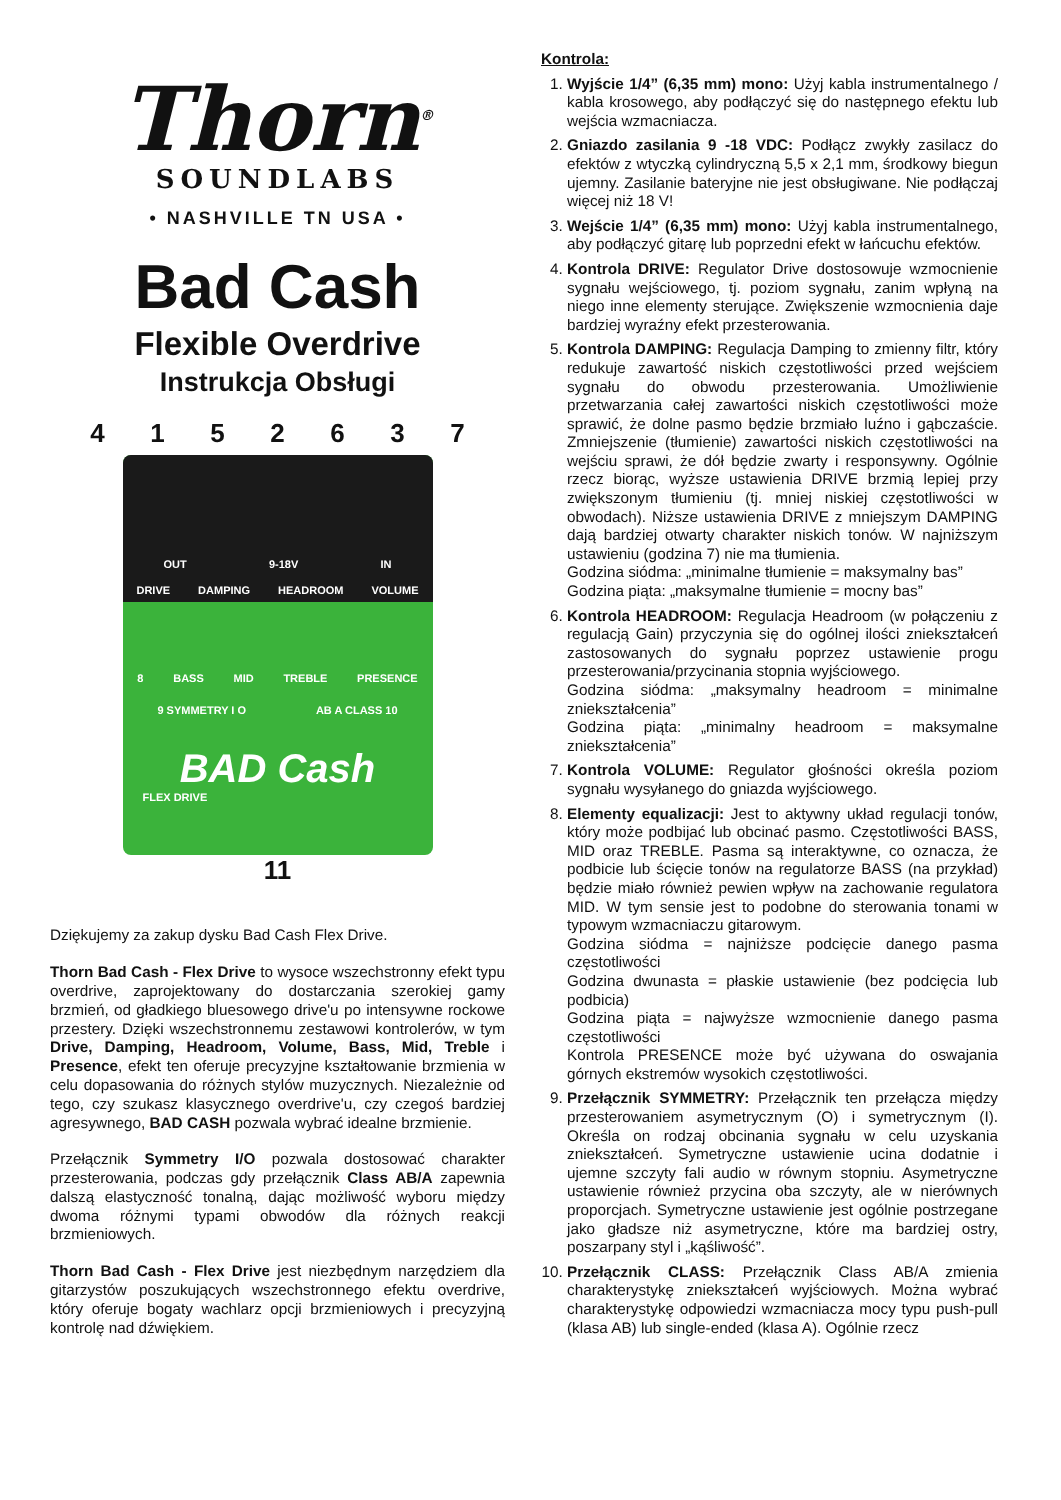Thorn<sup>®</sup>
SOUNDLABS
• NASHVILLE TN USA •
Bad Cash
Flexible Overdrive
Instrukcja Obsługi
4152637
OUT 9-18V IN
DRIVE DAMPING HEADROOM VOLUME
8 BASS MID TREBLE PRESENCE
9 SYMMETRY I O AB A CLASS 10
BAD Cash
FLEX DRIVE
11
Dziękujemy za zakup dysku Bad Cash Flex Drive.
Thorn Bad Cash - Flex Drive to wysoce wszechstronny efekt typu overdrive, zaprojektowany do dostarczania szerokiej gamy brzmień, od gładkiego bluesowego drive'u po intensywne rockowe przestery. Dzięki wszechstronnemu zestawowi kontrolerów, w tym Drive, Damping, Headroom, Volume, Bass, Mid, Treble i Presence, efekt ten oferuje precyzyjne kształtowanie brzmienia w celu dopasowania do różnych stylów muzycznych. Niezależnie od tego, czy szukasz klasycznego overdrive'u, czy czegoś bardziej agresywnego, BAD CASH pozwala wybrać idealne brzmienie.
Przełącznik Symmetry I/O pozwala dostosować charakter przesterowania, podczas gdy przełącznik Class AB/A zapewnia dalszą elastyczność tonalną, dając możliwość wyboru między dwoma różnymi typami obwodów dla różnych reakcji brzmieniowych.
Thorn Bad Cash - Flex Drive jest niezbędnym narzędziem dla gitarzystów poszukujących wszechstronnego efektu overdrive, który oferuje bogaty wachlarz opcji brzmieniowych i precyzyjną kontrolę nad dźwiękiem.
Kontrola:
1. Wyjście 1/4” (6,35 mm) mono: Użyj kabla instrumentalnego / kabla krosowego, aby podłączyć się do następnego efektu lub wejścia wzmacniacza.
2. Gniazdo zasilania 9 -18 VDC: Podłącz zwykły zasilacz do efektów z wtyczką cylindryczną 5,5 x 2,1 mm, środkowy biegun ujemny. Zasilanie bateryjne nie jest obsługiwane. Nie podłączaj więcej niż 18 V!
3. Wejście 1/4” (6,35 mm) mono: Użyj kabla instrumentalnego, aby podłączyć gitarę lub poprzedni efekt w łańcuchu efektów.
4. Kontrola DRIVE: Regulator Drive dostosowuje wzmocnienie sygnału wejściowego, tj. poziom sygnału, zanim wpłyną na niego inne elementy sterujące. Zwiększenie wzmocnienia daje bardziej wyraźny efekt przesterowania.
5. Kontrola DAMPING: Regulacja Damping to zmienny filtr, który redukuje zawartość niskich częstotliwości przed wejściem sygnału do obwodu przesterowania. Umożliwienie przetwarzania całej zawartości niskich częstotliwości może sprawić, że dolne pasmo będzie brzmiało luźno i gąbczaście. Zmniejszenie (tłumienie) zawartości niskich częstotliwości na wejściu sprawi, że dół będzie zwarty i responsywny. Ogólnie rzecz biorąc, wyższe ustawienia DRIVE brzmią lepiej przy zwiększonym tłumieniu (tj. mniej niskiej częstotliwości w obwodach). Niższe ustawienia DRIVE z mniejszym DAMPING dają bardziej otwarty charakter niskich tonów. W najniższym ustawieniu (godzina 7) nie ma tłumienia.
Godzina siódma: „minimalne tłumienie = maksymalny bas”
Godzina piąta: „maksymalne tłumienie = mocny bas”
6. Kontrola HEADROOM: Regulacja Headroom (w połączeniu z regulacją Gain) przyczynia się do ogólnej ilości zniekształceń zastosowanych do sygnału poprzez ustawienie progu przesterowania/przycinania stopnia wyjściowego.
Godzina siódma: „maksymalny headroom = minimalne zniekształcenia”
Godzina piąta: „minimalny headroom = maksymalne zniekształcenia”
7. Kontrola VOLUME: Regulator głośności określa poziom sygnału wysyłanego do gniazda wyjściowego.
8. Elementy equalizacji: Jest to aktywny układ regulacji tonów, który może podbijać lub obcinać pasmo. Częstotliwości BASS, MID oraz TREBLE. Pasma są interaktywne, co oznacza, że podbicie lub ścięcie tonów na regulatorze BASS (na przykład) będzie miało również pewien wpływ na zachowanie regulatora MID. W tym sensie jest to podobne do sterowania tonami w typowym wzmacniaczu gitarowym.
Godzina siódma = najniższe podcięcie danego pasma częstotliwości
Godzina dwunasta = płaskie ustawienie (bez podcięcia lub podbicia)
Godzina piąta = najwyższe wzmocnienie danego pasma częstotliwości
Kontrola PRESENCE może być używana do oswajania górnych ekstremów wysokich częstotliwości.
9. Przełącznik SYMMETRY: Przełącznik ten przełącza między przesterowaniem asymetrycznym (O) i symetrycznym (I). Określa on rodzaj obcinania sygnału w celu uzyskania zniekształceń. Symetryczne ustawienie ucina dodatnie i ujemne szczyty fali audio w równym stopniu. Asymetryczne ustawienie również przycina oba szczyty, ale w nierównych proporcjach. Symetryczne ustawienie jest ogólnie postrzegane jako gładsze niż asymetryczne, które ma bardziej ostry, poszarpany styl i „kąśliwość”.
10. Przełącznik CLASS: Przełącznik Class AB/A zmienia charakterystykę zniekształceń wyjściowych. Można wybrać charakterystykę odpowiedzi wzmacniacza mocy typu push-pull (klasa AB) lub single-ended (klasa A). Ogólnie rzecz